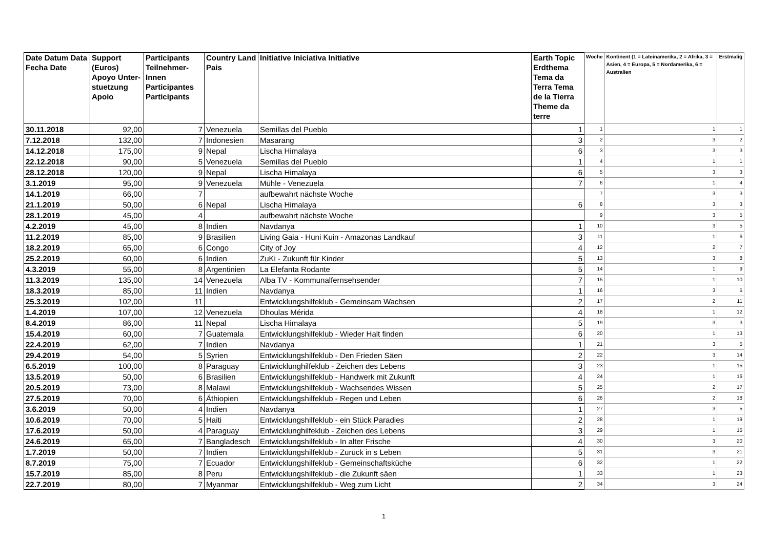| Date Datum Data Fecha Date | Support (Euros) Apoyo Unter-stuetzung Apoio | Participants Teilnehmer-Innen Participantes Participants | Country Land Pais | Initiative Iniciativa Initiative | Earth Topic Erdthema Tema da Terra Tema de la Tierra Theme da terre | Woche | Kontinent (1 = Lateinamerika, 2 = Afrika, 3 = Asien, 4 = Europa, 5 = Nordamerika, 6 = Australien | Erstmalig |
| --- | --- | --- | --- | --- | --- | --- | --- | --- |
| 30.11.2018 | 92,00 | 7 | Venezuela | Semillas del Pueblo | 1 | 1 | 1 | 1 |
| 7.12.2018 | 132,00 | 7 | Indonesien | Masarang | 3 | 2 | 3 | 2 |
| 14.12.2018 | 175,00 | 9 | Nepal | Lischa Himalaya | 6 | 3 | 3 | 3 |
| 22.12.2018 | 90,00 | 5 | Venezuela | Semillas del Pueblo | 1 | 4 | 1 | 1 |
| 28.12.2018 | 120,00 | 9 | Nepal | Lischa Himalaya | 6 | 5 | 3 | 3 |
| 3.1.2019 | 95,00 | 9 | Venezuela | Mühle - Venezuela | 7 | 6 | 1 | 4 |
| 14.1.2019 | 66,00 | 7 | | aufbewahrt nächste Woche | | 7 | 3 | 3 |
| 21.1.2019 | 50,00 | 6 | Nepal | Lischa Himalaya | 6 | 8 | 3 | 3 |
| 28.1.2019 | 45,00 | 4 | | aufbewahrt nächste Woche | | 9 | 3 | 5 |
| 4.2.2019 | 45,00 | 8 | Indien | Navdanya | 1 | 10 | 3 | 5 |
| 11.2.2019 | 85,00 | 9 | Brasilien | Living Gaia - Huni Kuin - Amazonas Landkauf | 3 | 11 | 1 | 6 |
| 18.2.2019 | 65,00 | 6 | Congo | City of Joy | 4 | 12 | 2 | 7 |
| 25.2.2019 | 60,00 | 6 | Indien | ZuKi - Zukunft für Kinder | 5 | 13 | 3 | 8 |
| 4.3.2019 | 55,00 | 8 | Argentinien | La Elefanta Rodante | 5 | 14 | 1 | 9 |
| 11.3.2019 | 135,00 | 14 | Venezuela | Alba TV - Kommunalfernsehsender | 7 | 15 | 1 | 10 |
| 18.3.2019 | 85,00 | 11 | Indien | Navdanya | 1 | 16 | 3 | 5 |
| 25.3.2019 | 102,00 | 11 | | Entwicklungshilfeklub - Gemeinsam Wachsen | 2 | 17 | 2 | 11 |
| 1.4.2019 | 107,00 | 12 | Venezuela | Dhoulas Mérida | 4 | 18 | 1 | 12 |
| 8.4.2019 | 86,00 | 11 | Nepal | Lischa Himalaya | 5 | 19 | 3 | 3 |
| 15.4.2019 | 60,00 | 7 | Guatemala | Entwicklungshilfeklub - Wieder Halt finden | 6 | 20 | 1 | 13 |
| 22.4.2019 | 62,00 | 7 | Indien | Navdanya | 1 | 21 | 3 | 5 |
| 29.4.2019 | 54,00 | 5 | Syrien | Entwicklungshilfeklub - Den Frieden Säen | 2 | 22 | 3 | 14 |
| 6.5.2019 | 100,00 | 8 | Paraguay | Entwicklunghilfeklub - Zeichen des Lebens | 3 | 23 | 1 | 15 |
| 13.5.2019 | 50,00 | 6 | Brasilien | Entwicklungshilfeklub - Handwerk mit Zukunft | 4 | 24 | 1 | 16 |
| 20.5.2019 | 73,00 | 8 | Malawi | Entwicklungshilfeklub - Wachsendes Wissen | 5 | 25 | 2 | 17 |
| 27.5.2019 | 70,00 | 6 | Äthiopien | Entwicklungshilfeklub - Regen und Leben | 6 | 26 | 2 | 18 |
| 3.6.2019 | 50,00 | 4 | Indien | Navdanya | 1 | 27 | 3 | 5 |
| 10.6.2019 | 70,00 | 5 | Haiti | Entwicklungshilfeklub - ein Stück Paradies | 2 | 28 | 1 | 19 |
| 17.6.2019 | 50,00 | 4 | Paraguay | Entwicklunghilfeklub - Zeichen des Lebens | 3 | 29 | 1 | 15 |
| 24.6.2019 | 65,00 | 7 | Bangladesch | Entwicklungshilfeklub - In alter Frische | 4 | 30 | 3 | 20 |
| 1.7.2019 | 50,00 | 7 | Indien | Entwicklungshilfeklub - Zurück in s Leben | 5 | 31 | 3 | 21 |
| 8.7.2019 | 75,00 | 7 | Ecuador | Entwicklungshilfeklub - Gemeinschaftsküche | 6 | 32 | 1 | 22 |
| 15.7.2019 | 85,00 | 8 | Peru | Entwicklungshilfeklub - die Zukunft säen | 1 | 33 | 1 | 23 |
| 22.7.2019 | 80,00 | 7 | Myanmar | Entwicklungshilfeklub - Weg zum Licht | 2 | 34 | 3 | 24 |
1